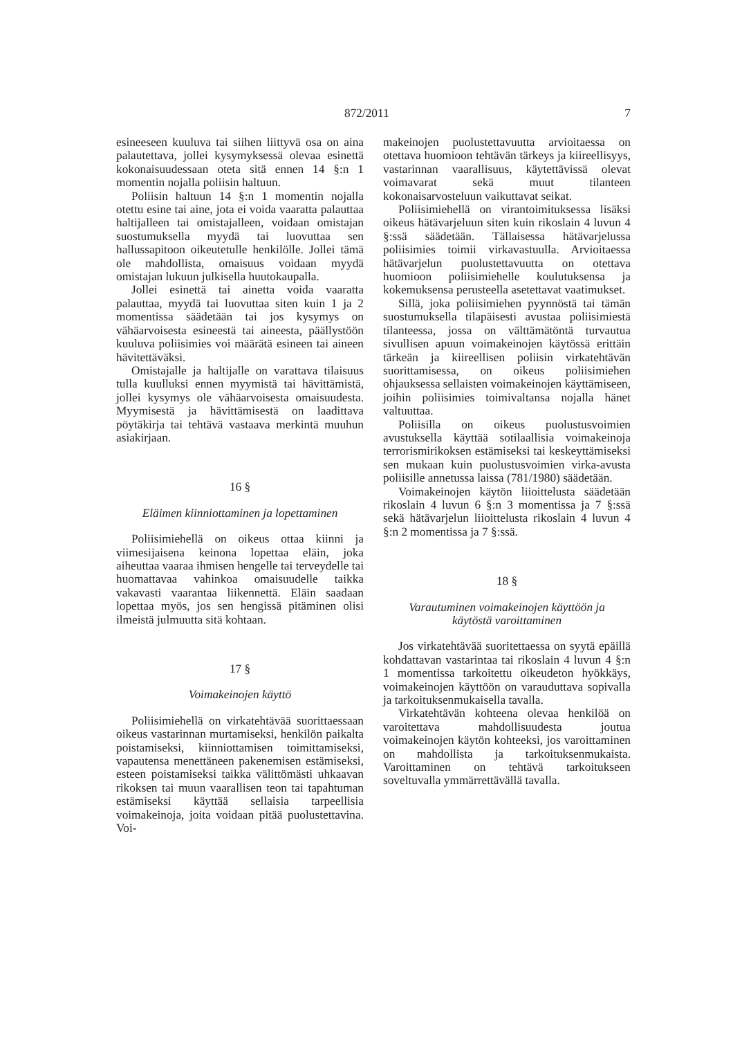872/2011 7
esineeseen kuuluva tai siihen liittyvä osa on aina palautettava, jollei kysymyksessä olevaa esinettä kokonaisuudessaan oteta sitä ennen 14 §:n 1 momentin nojalla poliisin haltuun.
Poliisin haltuun 14 §:n 1 momentin nojalla otettu esine tai aine, jota ei voida vaaratta palauttaa haltijalleen tai omistajalleen, voidaan omistajan suostumuksella myydä tai luovuttaa sen hallussapitoon oikeutetulle henkilölle. Jollei tämä ole mahdollista, omaisuus voidaan myydä omistajan lukuun julkisella huutokaupalla.
Jollei esinettä tai ainetta voida vaaratta palauttaa, myydä tai luovuttaa siten kuin 1 ja 2 momentissa säädetään tai jos kysymys on vähäarvoisesta esineestä tai aineesta, päällystöön kuuluva poliisimies voi määrätä esineen tai aineen hävitettäväksi.
Omistajalle ja haltijalle on varattava tilaisuus tulla kuulluksi ennen myymistä tai hävittämistä, jollei kysymys ole vähäarvoisesta omaisuudesta. Myymisestä ja hävittämisestä on laadittava pöytäkirja tai tehtävä vastaava merkintä muuhun asiakirjaan.
16 §
Eläimen kiinniottaminen ja lopettaminen
Poliisimiehellä on oikeus ottaa kiinni ja viimesijaisena keinona lopettaa eläin, joka aiheuttaa vaaraa ihmisen hengelle tai terveydelle tai huomattavaa vahinkoa omaisuudelle taikka vakavasti vaarantaa liikennettä. Eläin saadaan lopettaa myös, jos sen hengissä pitäminen olisi ilmeistä julmuutta sitä kohtaan.
17 §
Voimakeinojen käyttö
Poliisimiehellä on virkatehtävää suorittaessaan oikeus vastarinnan murtamiseksi, henkilön paikalta poistamiseksi, kiinniottamisen toimittamiseksi, vapautensa menettäneen pakenemisen estämiseksi, esteen poistamiseksi taikka välittömästi uhkaavan rikoksen tai muun vaarallisen teon tai tapahtuman estämiseksi käyttää sellaisia tarpeellisia voimakeinoja, joita voidaan pitää puolustettavina. Voi-
makeinojen puolustettavuutta arvioitaessa on otettava huomioon tehtävän tärkeys ja kiireellisyys, vastarinnan vaarallisuus, käytettävissä olevat voimavarat sekä muut tilanteen kokonaisarvosteluun vaikuttavat seikat.
Poliisimiehellä on virantoimituksessa lisäksi oikeus hätävarjeluun siten kuin rikoslain 4 luvun 4 §:ssä säädetään. Tällaisessa hätävarjelussa poliisimies toimii virkavastuulla. Arvioitaessa hätävarjelun puolustettavuutta on otettava huomioon poliisimiehelle koulutuksensa ja kokemuksensa perusteella asetettavat vaatimukset.
Sillä, joka poliisimiehen pyynnöstä tai tämän suostumuksella tilapäisesti avustaa poliisimiestä tilanteessa, jossa on välttämätöntä turvautua sivullisen apuun voimakeinojen käytössä erittäin tärkeän ja kiireellisen poliisin virkatehtävän suorittamisessa, on oikeus poliisimiehen ohjauksessa sellaisten voimakeinojen käyttämiseen, joihin poliisimies toimivaltansa nojalla hänet valtuuttaa.
Poliisilla on oikeus puolustusvoimien avustuksella käyttää sotilaallisia voimakeinoja terrorismirikoksen estämiseksi tai keskeyttämiseksi sen mukaan kuin puolustusvoimien virka-avusta poliisille annetussa laissa (781/1980) säädetään.
Voimakeinojen käytön liioittelusta säädetään rikoslain 4 luvun 6 §:n 3 momentissa ja 7 §:ssä sekä hätävarjelun liioittelusta rikoslain 4 luvun 4 §:n 2 momentissa ja 7 §:ssä.
18 §
Varautuminen voimakeinojen käyttöön ja
käytöstä varoittaminen
Jos virkatehtävää suoritettaessa on syytä epäillä kohdattavan vastarintaa tai rikoslain 4 luvun 4 §:n 1 momentissa tarkoitettu oikeudeton hyökkäys, voimakeinojen käyttöön on varauduttava sopivalla ja tarkoituksenmukaisella tavalla.
Virkatehtävän kohteena olevaa henkilöä on varoitettava mahdollisuudesta joutua voimakeinojen käytön kohteeksi, jos varoittaminen on mahdollista ja tarkoituksenmukaista. Varoittaminen on tehtävä tarkoitukseen soveltuvalla ymmärrettävällä tavalla.